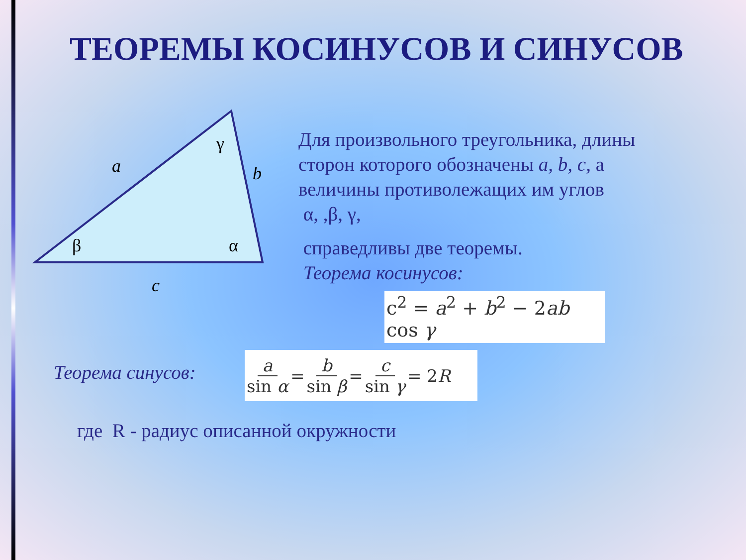ТЕОРЕМЫ КОСИНУСОВ И СИНУСОВ
γ
a
b
β
α
c
Для произвольного треугольника, длины сторон которого обозначены a, b, c, а величины противолежащих им углов
α, ,β, γ,
справедливы две теоремы.
Теорема косинусов:
c<sup>2</sup> = a<sup>2</sup> + b<sup>2</sup> − 2ab cos γ
Теорема синусов:
a sin α = b sin β = c sin γ = 2 R
где R - радиус описанной окружности